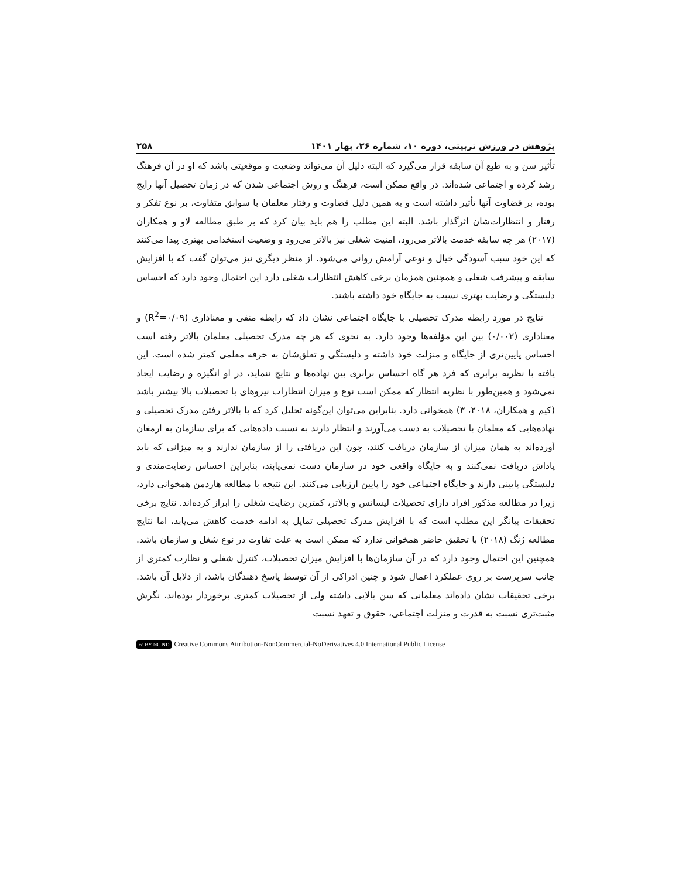پژوهش در ورزش تربیتی، دوره ۱۰، شماره ۲۶، بهار ۱۴۰۱ ۲۵۸
تأثیر سن و به طبع آن سابقه قرار می‌گیرد که البته دلیل آن می‌تواند وضعیت و موقعیتی باشد که او در آن فرهنگ رشد کرده و اجتماعی شده‌اند. در واقع ممکن است، فرهنگ و روش اجتماعی شدن که در زمان تحصیل آنها رایج بوده، بر قضاوت آنها تأثیر داشته است و به همین دلیل قضاوت و رفتار معلمان با سوابق متفاوت، بر نوع تفکر و رفتار و انتظارات‌شان اثرگذار باشد. البته این مطلب را هم باید بیان کرد که بر طبق مطالعه لاو و همکاران (۲۰۱۷) هر چه سابقه خدمت بالاتر می‌رود، امنیت شغلی نیز بالاتر می‌رود و وضعیت استخدامی بهتری پیدا می‌کنند که این خود سبب آسودگی خیال و نوعی آرامش روانی می‌شود. از منظر دیگری نیز می‌توان گفت که با افزایش سابقه و پیشرفت شغلی و همچنین همزمان برخی کاهش انتظارات شغلی دارد این احتمال وجود دارد که احساس دلبستگی و رضایت بهتری نسبت به جایگاه خود داشته باشند.
نتایج در مورد رابطه مدرک تحصیلی با جایگاه اجتماعی نشان داد که رابطه منفی و معناداری (R<sup>2</sup>=۰/۰۹) و معناداری (۰/۰۰۲) بین این مؤلفه‌ها وجود دارد. به نحوی که هر چه مدرک تحصیلی معلمان بالاتر رفته است احساس پایین‌تری از جایگاه و منزلت خود داشته و دلبستگی و تعلق‌شان به حرفه معلمی کمتر شده است. این یافته با نظریه برابری که فرد هر گاه احساس برابری بین نهاده‌ها و نتایج ننماید، در او انگیزه و رضایت ایجاد نمی‌شود و همین‌طور با نظریه انتظار که ممکن است نوع و میزان انتظارات نیروهای با تحصیلات بالا بیشتر باشد (کیم و همکاران، ۲۰۱۸، ۳) همخوانی دارد. بنابراین می‌توان این‌گونه تحلیل کرد که با بالاتر رفتن مدرک تحصیلی و نهاده‌هایی که معلمان با تحصیلات به دست می‌آورند و انتظار دارند به نسبت داده‌هایی که برای سازمان به ارمغان آورده‌اند به همان میزان از سازمان دریافت کنند، چون این دریافتی را از سازمان ندارند و به میزانی که باید پاداش دریافت نمی‌کنند و به جایگاه واقعی خود در سازمان دست نمی‌یابند، بنابراین احساس رضایت‌مندی و دلبستگی پایینی دارند و جایگاه اجتماعی خود را پایین ارزیابی می‌کنند. این نتیجه با مطالعه هاردمن همخوانی دارد، زیرا در مطالعه مذکور افراد دارای تحصیلات لیسانس و بالاتر، کمترین رضایت شغلی را ابراز کرده‌اند. نتایج برخی تحقیقات بیانگر این مطلب است که با افزایش مدرک تحصیلی تمایل به ادامه خدمت کاهش می‌یابد، اما نتایج مطالعه ژنگ (۲۰۱۸) با تحقیق حاضر همخوانی ندارد که ممکن است به علت تفاوت در نوع شغل و سازمان باشد. همچنین این احتمال وجود دارد که در آن سازمان‌ها با افزایش میزان تحصیلات، کنترل شغلی و نظارت کمتری از جانب سرپرست بر روی عملکرد اعمال شود و چنین ادراکی از آن توسط پاسخ دهندگان باشد، از دلایل آن باشد. برخی تحقیقات نشان داده‌اند معلمانی که سن بالایی داشته ولی از تحصیلات کمتری برخوردار بوده‌اند، نگرش مثبت‌تری نسبت به قدرت و منزلت اجتماعی، حقوق و تعهد نسبت
cc BY NC ND Creative Commons Attribution-NonCommercial-NoDerivatives 4.0 International Public License